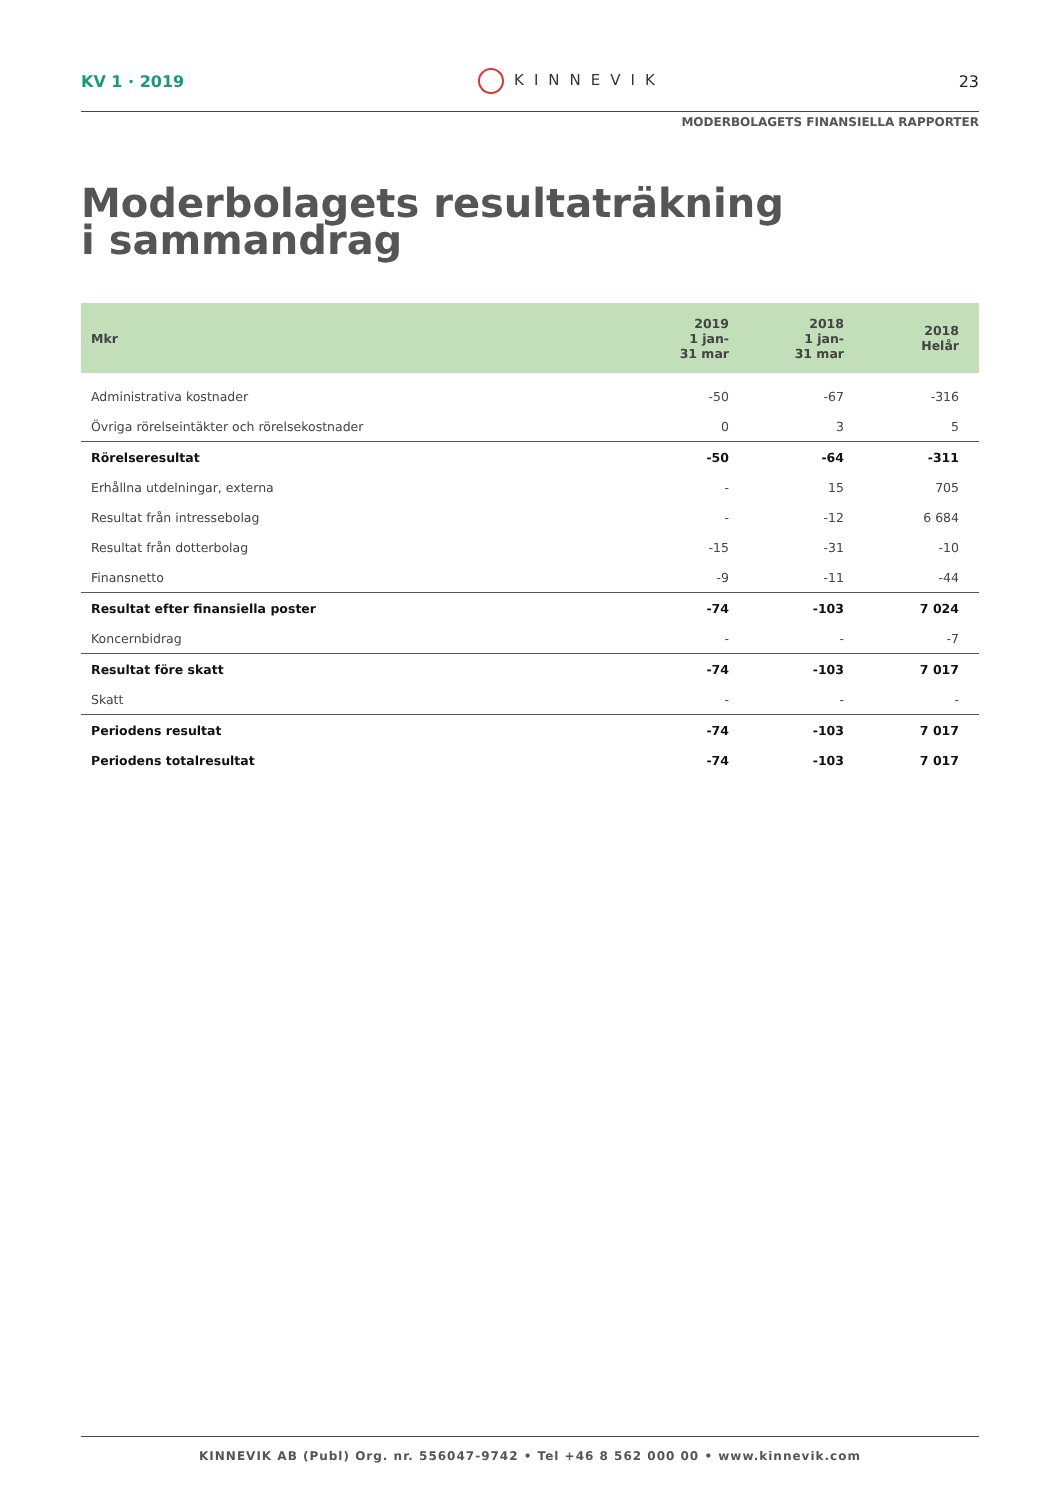KV 1 · 2019 KINNEVIK 23
MODERBOLAGETS FINANSIELLA RAPPORTER
Moderbolagets resultaträkning
i sammandrag
| Mkr | 2019 1 jan- 31 mar | 2018 1 jan- 31 mar | 2018 Helår |
| --- | --- | --- | --- |
| Administrativa kostnader | -50 | -67 | -316 |
| Övriga rörelseintäkter och rörelsekostnader | 0 | 3 | 5 |
| Rörelseresultat | -50 | -64 | -311 |
| Erhållna utdelningar, externa | - | 15 | 705 |
| Resultat från intressebolag | - | -12 | 6 684 |
| Resultat från dotterbolag | -15 | -31 | -10 |
| Finansnetto | -9 | -11 | -44 |
| Resultat efter finansiella poster | -74 | -103 | 7 024 |
| Koncernbidrag | - | - | -7 |
| Resultat före skatt | -74 | -103 | 7 017 |
| Skatt | - | - | - |
| Periodens resultat | -74 | -103 | 7 017 |
| Periodens totalresultat | -74 | -103 | 7 017 |
KINNEVIK AB (Publ) Org. nr. 556047-9742 • Tel +46 8 562 000 00 • www.kinnevik.com